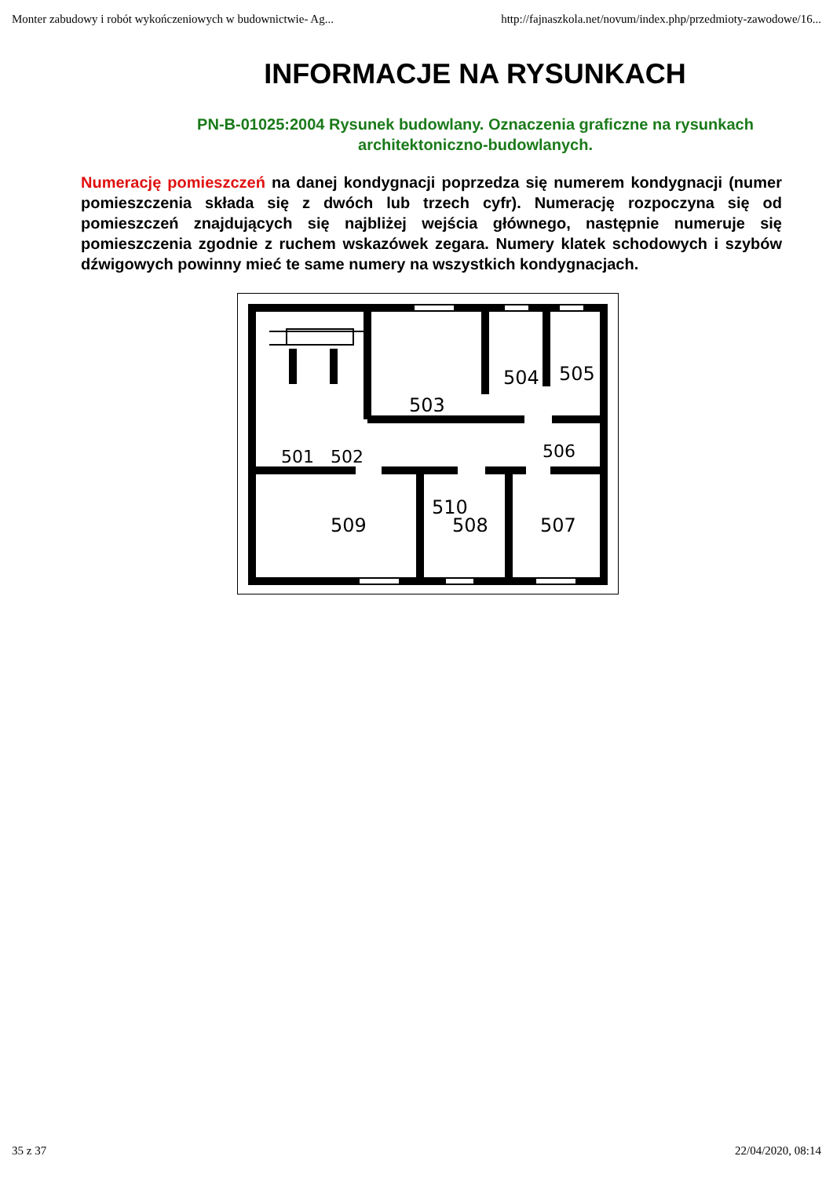Monter zabudowy i robót wykończeniowych w budownictwie- Ag... http://fajnaszkola.net/novum/index.php/przedmioty-zawodowe/16...
INFORMACJE NA RYSUNKACH
PN-B-01025:2004 Rysunek budowlany. Oznaczenia graficzne na rysunkach architektoniczno-budowlanych.
Numerację pomieszczeń na danej kondygnacji poprzedza się numerem kondygnacji (numer pomieszczenia składa się z dwóch lub trzech cyfr). Numerację rozpoczyna się od pomieszczeń znajdujących się najbliżej wejścia głównego, następnie numeruje się pomieszczenia zgodnie z ruchem wskazówek zegara. Numery klatek schodowych i szybów dźwigowych powinny mieć te same numery na wszystkich kondygnacjach.
503
504
505
506
501
502
510
509
508
507
35 z 37 22/04/2020, 08:14